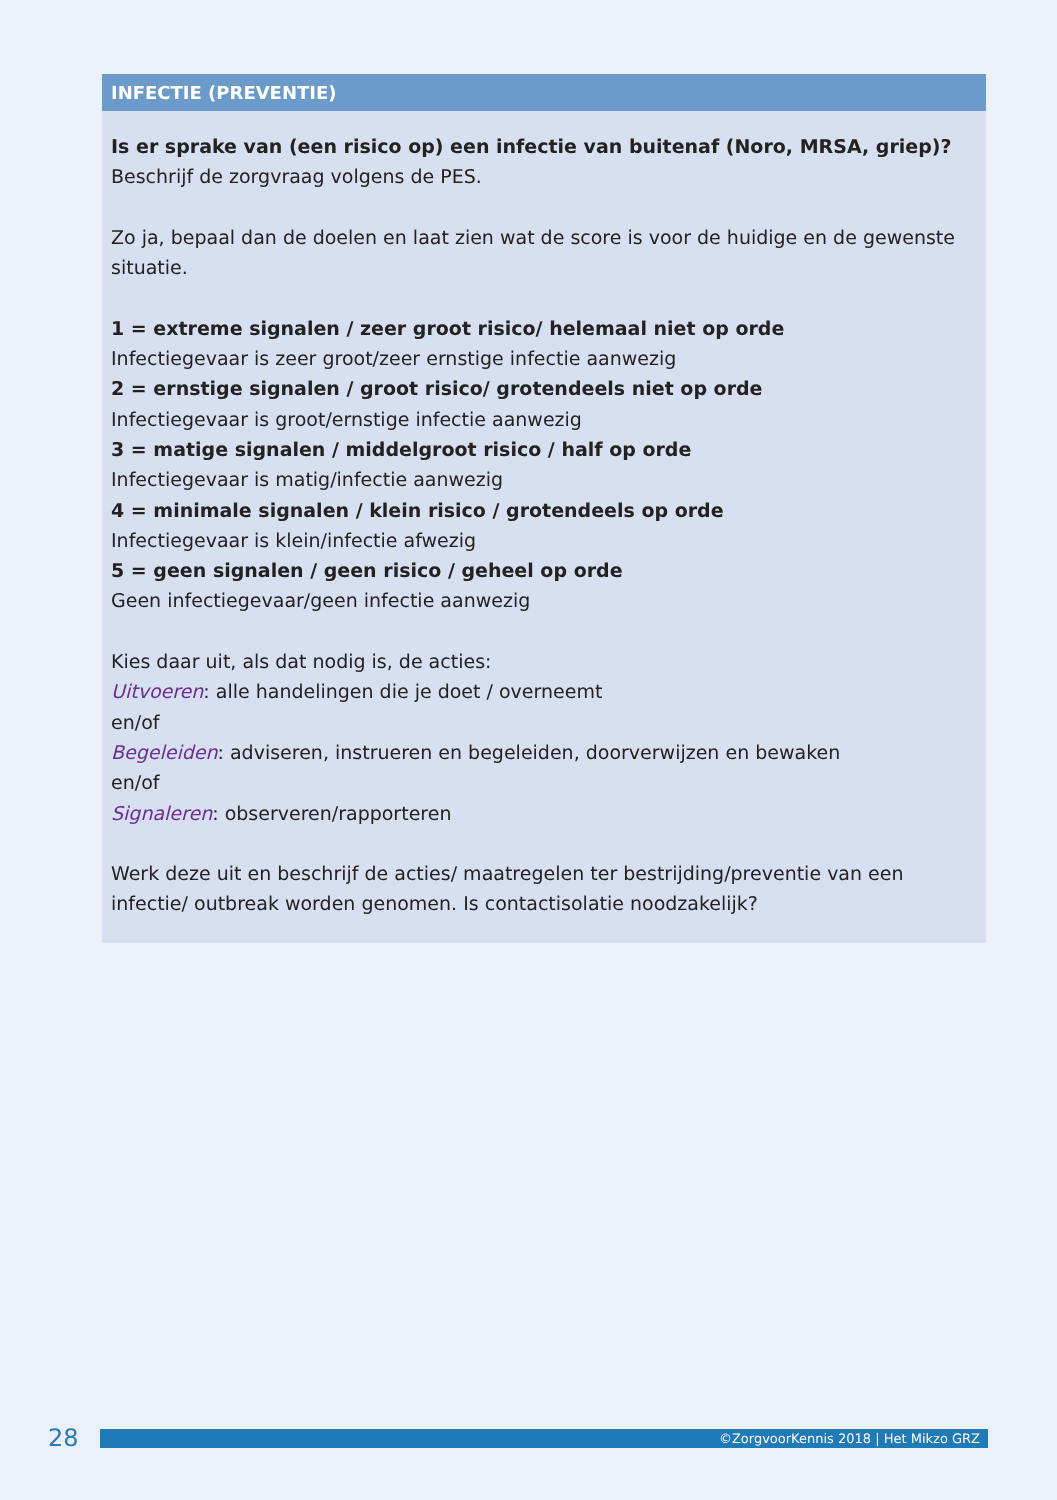| INFECTIE (PREVENTIE) |
| --- |
| Is er sprake van (een risico op) een infectie van buitenaf (Noro, MRSA, griep)? Beschrijf de zorgvraag volgens de PES. Zo ja, bepaal dan de doelen en laat zien wat de score is voor de huidige en de gewenste situatie. 1 = extreme signalen / zeer groot risico/ helemaal niet op orde Infectiegevaar is zeer groot/zeer ernstige infectie aanwezig 2 = ernstige signalen / groot risico/ grotendeels niet op orde Infectiegevaar is groot/ernstige infectie aanwezig 3 = matige signalen / middelgroot risico / half op orde Infectiegevaar is matig/infectie aanwezig 4 = minimale signalen / klein risico / grotendeels op orde Infectiegevaar is klein/infectie afwezig 5 = geen signalen / geen risico / geheel op orde Geen infectiegevaar/geen infectie aanwezig Kies daar uit, als dat nodig is, de acties: Uitvoeren : alle handelingen die je doet / overneemt en/of Begeleiden : adviseren, instrueren en begeleiden, doorverwijzen en bewaken en/of Signaleren : observeren/rapporteren Werk deze uit en beschrijf de acties/ maatregelen ter bestrijding/preventie van een infectie/ outbreak worden genomen. Is contactisolatie noodzakelijk? |
28 ©ZorgvoorKennis 2018 | Het Mikzo GRZ